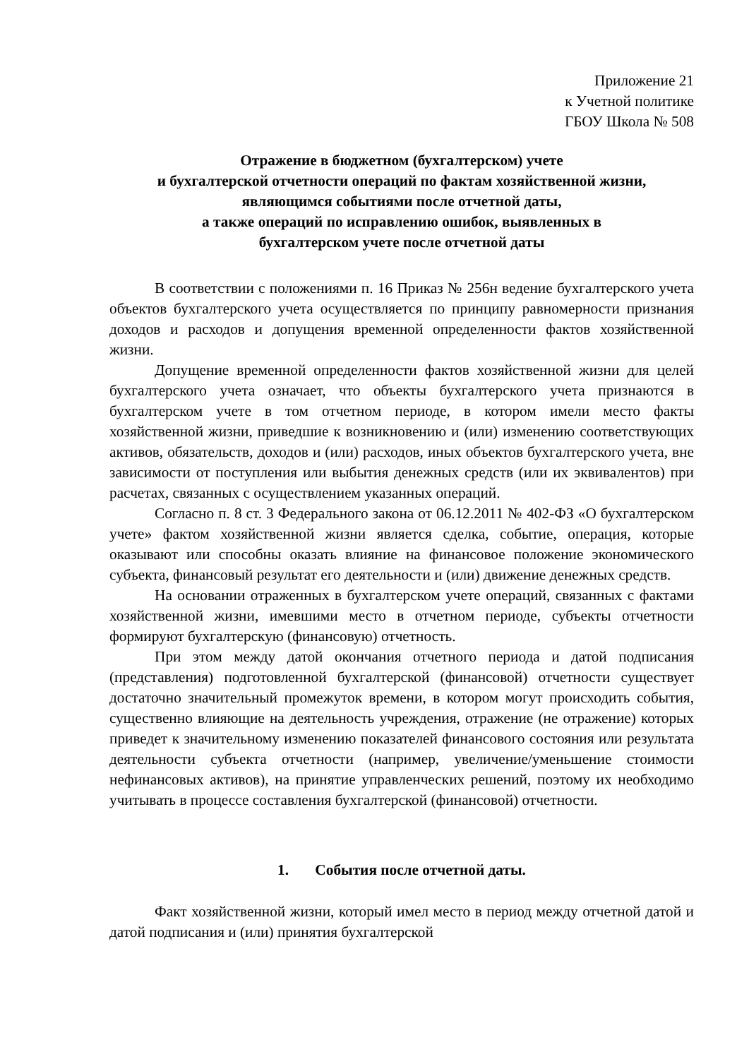Приложение 21
к Учетной политике
ГБОУ Школа № 508
Отражение в бюджетном (бухгалтерском) учете
и бухгалтерской отчетности операций по фактам хозяйственной жизни,
являющимся событиями после отчетной даты,
а также операций по исправлению ошибок, выявленных в
бухгалтерском учете после отчетной даты
В соответствии с положениями п. 16 Приказ № 256н ведение бухгалтерского учета объектов бухгалтерского учета осуществляется по принципу равномерности признания доходов и расходов и допущения временной определенности фактов хозяйственной жизни.
Допущение временной определенности фактов хозяйственной жизни для целей бухгалтерского учета означает, что объекты бухгалтерского учета признаются в бухгалтерском учете в том отчетном периоде, в котором имели место факты хозяйственной жизни, приведшие к возникновению и (или) изменению соответствующих активов, обязательств, доходов и (или) расходов, иных объектов бухгалтерского учета, вне зависимости от поступления или выбытия денежных средств (или их эквивалентов) при расчетах, связанных с осуществлением указанных операций.
Согласно п. 8 ст. 3 Федерального закона от 06.12.2011 № 402-ФЗ «О бухгалтерском учете» фактом хозяйственной жизни является сделка, событие, операция, которые оказывают или способны оказать влияние на финансовое положение экономического субъекта, финансовый результат его деятельности и (или) движение денежных средств.
На основании отраженных в бухгалтерском учете операций, связанных с фактами хозяйственной жизни, имевшими место в отчетном периоде, субъекты отчетности формируют бухгалтерскую (финансовую) отчетность.
При этом между датой окончания отчетного периода и датой подписания (представления) подготовленной бухгалтерской (финансовой) отчетности существует достаточно значительный промежуток времени, в котором могут происходить события, существенно влияющие на деятельность учреждения, отражение (не отражение) которых приведет к значительному изменению показателей финансового состояния или результата деятельности субъекта отчетности (например, увеличение/уменьшение стоимости нефинансовых активов), на принятие управленческих решений, поэтому их необходимо учитывать в процессе составления бухгалтерской (финансовой) отчетности.
1. События после отчетной даты.
Факт хозяйственной жизни, который имел место в период между отчетной датой и датой подписания и (или) принятия бухгалтерской